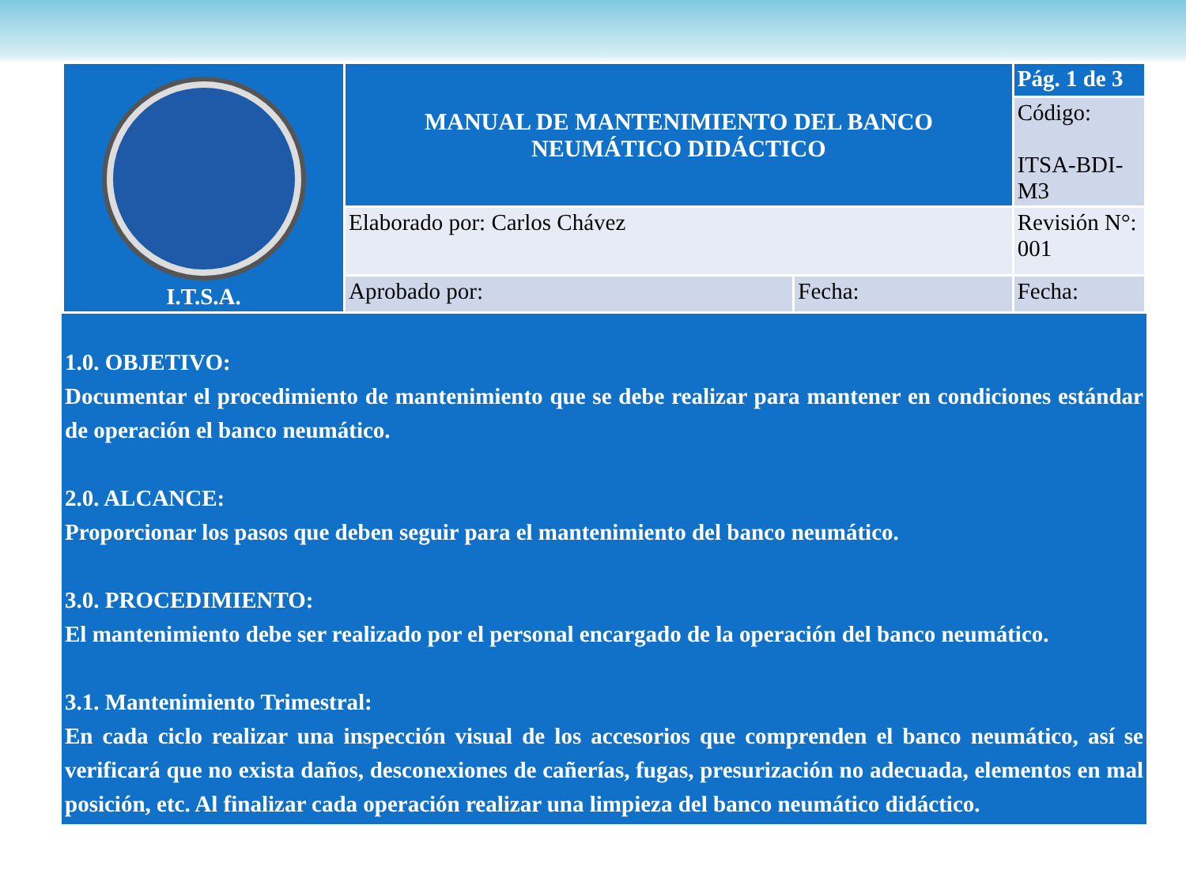| I.T.S.A. | MANUAL DE MANTENIMIENTO DEL BANCO NEUMÁTICO DIDÁCTICO | | Pág. 1 de 3 |
| | | | Código: ITSA-BDI-M3 |
| | Elaborado por: Carlos Chávez | | Revisión N°: 001 |
| | Aprobado por: | Fecha: | Fecha: |
1.0. OBJETIVO:
Documentar el procedimiento de mantenimiento que se debe realizar para mantener en condiciones estándar de operación el banco neumático.
2.0. ALCANCE:
Proporcionar los pasos que deben seguir para el mantenimiento del banco neumático.
3.0. PROCEDIMIENTO:
El mantenimiento debe ser realizado por el personal encargado de la operación del banco neumático.
3.1. Mantenimiento Trimestral:
En cada ciclo realizar una inspección visual de los accesorios que comprenden el banco neumático, así se verificará que no exista daños, desconexiones de cañerías, fugas, presurización no adecuada, elementos en mal posición, etc. Al finalizar cada operación realizar una limpieza del banco neumático didáctico.